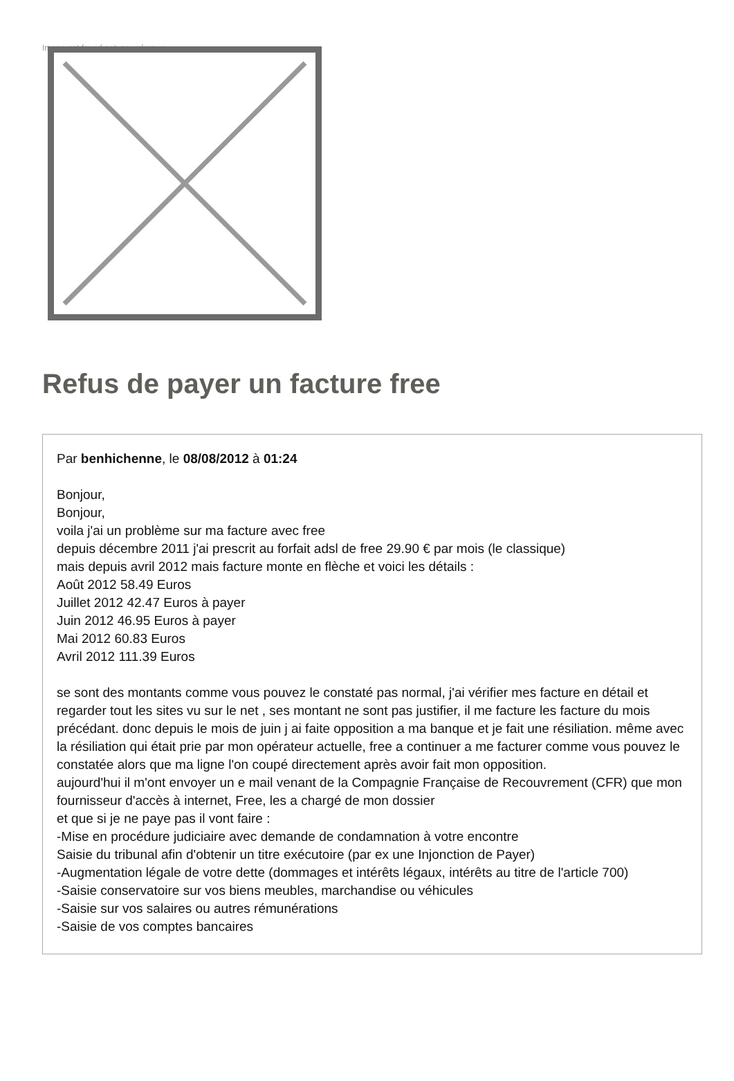Image not found or type unknown
Refus de payer un facture free
Par benhichenne, le 08/08/2012 à 01:24
Bonjour,
Bonjour,
voila j'ai un problème sur ma facture avec free
depuis décembre 2011 j'ai prescrit au forfait adsl de free 29.90 € par mois (le classique)
mais depuis avril 2012 mais facture monte en flèche et voici les détails :
Août 2012 58.49 Euros
Juillet 2012 42.47 Euros à payer
Juin 2012 46.95 Euros à payer
Mai 2012 60.83 Euros
Avril 2012 111.39 Euros
se sont des montants comme vous pouvez le constaté pas normal, j'ai vérifier mes facture en détail et regarder tout les sites vu sur le net , ses montant ne sont pas justifier, il me facture les facture du mois précédant. donc depuis le mois de juin j ai faite opposition a ma banque et je fait une résiliation. même avec la résiliation qui était prie par mon opérateur actuelle, free a continuer a me facturer comme vous pouvez le constatée alors que ma ligne l'on coupé directement après avoir fait mon opposition.
aujourd'hui il m'ont envoyer un e mail venant de la Compagnie Française de Recouvrement (CFR) que mon fournisseur d'accès à internet, Free, les a chargé de mon dossier
et que si je ne paye pas il vont faire :
-Mise en procédure judiciaire avec demande de condamnation à votre encontre
Saisie du tribunal afin d'obtenir un titre exécutoire (par ex une Injonction de Payer)
-Augmentation légale de votre dette (dommages et intérêts légaux, intérêts au titre de l'article 700)
-Saisie conservatoire sur vos biens meubles, marchandise ou véhicules
-Saisie sur vos salaires ou autres rémunérations
-Saisie de vos comptes bancaires